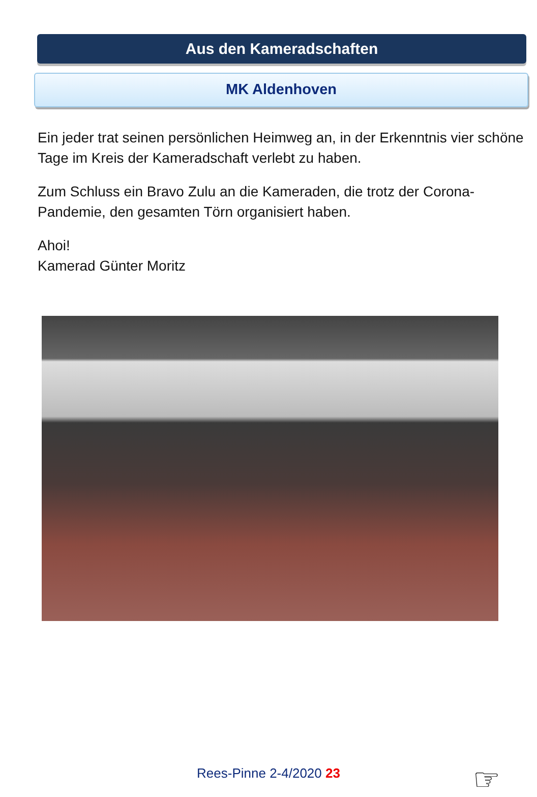Aus den Kameradschaften
MK Aldenhoven
Ein jeder trat seinen persönlichen Heimweg an, in der Erkenntnis vier schöne Tage im Kreis der Kameradschaft verlebt zu haben.
Zum Schluss ein Bravo Zulu an die Kameraden, die trotz der Corona-Pandemie, den gesamten Törn organisiert haben.
Ahoi!
Kamerad Günter Moritz
Rees-Pinne 2-4/2020 23 ☞